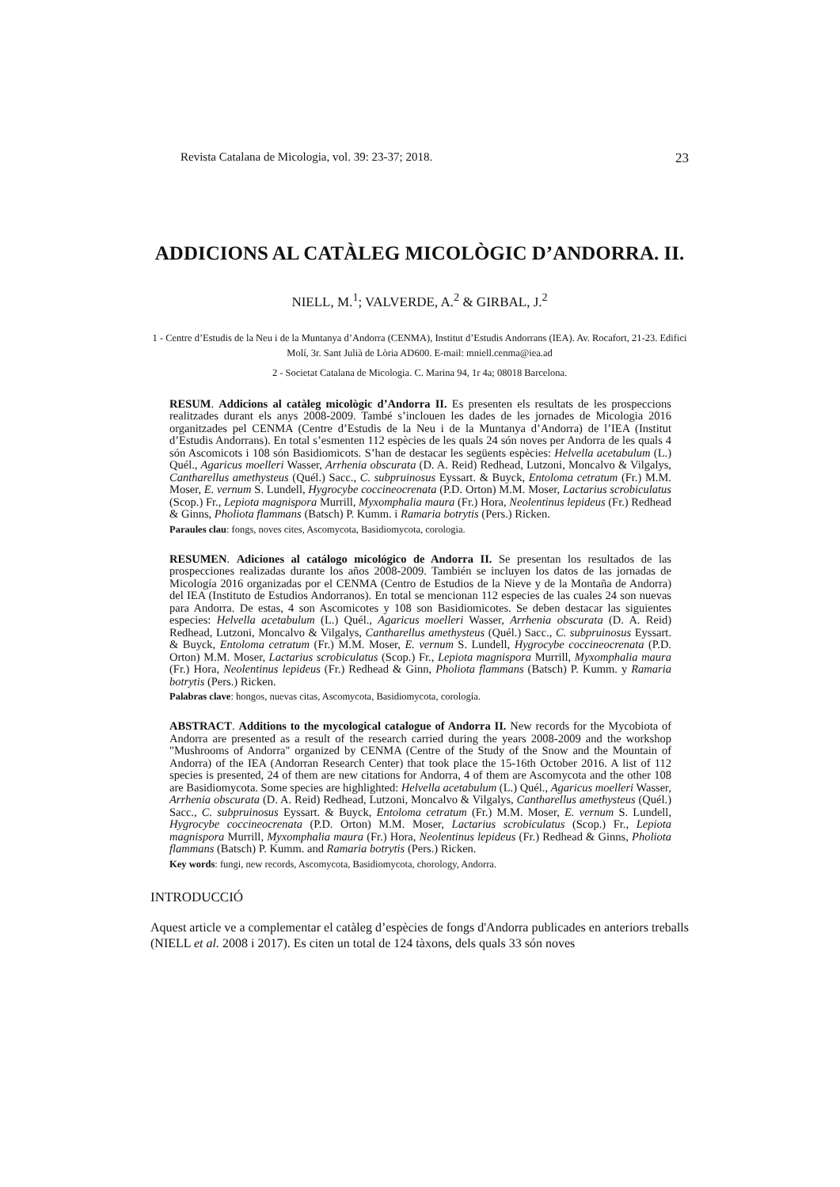Revista Catalana de Micologia, vol. 39: 23-37; 2018. 23
ADDICIONS AL CATÀLEG MICOLÒGIC D’ANDORRA. II.
NIELL, M.<sup>1</sup>; VALVERDE, A.<sup>2</sup> & GIRBAL, J.<sup>2</sup>
1 - Centre d’Estudis de la Neu i de la Muntanya d’Andorra (CENMA), Institut d’Estudis Andorrans (IEA). Av. Rocafort, 21-23. Edifici Molí, 3r. Sant Julià de Lòria AD600. E-mail: mniell.cenma@iea.ad
2 - Societat Catalana de Micologia. C. Marina 94, 1r 4a; 08018 Barcelona.
RESUM. Addicions al catàleg micològic d’Andorra II. Es presenten els resultats de les prospeccions realitzades durant els anys 2008-2009. També s’inclouen les dades de les jornades de Micologia 2016 organitzades pel CENMA (Centre d’Estudis de la Neu i de la Muntanya d’Andorra) de l’IEA (Institut d’Estudis Andorrans). En total s’esmenten 112 espècies de les quals 24 són noves per Andorra de les quals 4 són Ascomicots i 108 són Basidiomicots. S’han de destacar les següents espècies: Helvella acetabulum (L.) Quél., Agaricus moelleri Wasser, Arrhenia obscurata (D. A. Reid) Redhead, Lutzoni, Moncalvo & Vilgalys, Cantharellus amethysteus (Quél.) Sacc., C. subpruinosus Eyssart. & Buyck, Entoloma cetratum (Fr.) M.M. Moser, E. vernum S. Lundell, Hygrocybe coccineocrenata (P.D. Orton) M.M. Moser, Lactarius scrobiculatus (Scop.) Fr., Lepiota magnispora Murrill, Myxomphalia maura (Fr.) Hora, Neolentinus lepideus (Fr.) Redhead & Ginns, Pholiota flammans (Batsch) P. Kumm. i Ramaria botrytis (Pers.) Ricken.
Paraules clau: fongs, noves cites, Ascomycota, Basidiomycota, corologia.
RESUMEN. Adiciones al catálogo micológico de Andorra II. Se presentan los resultados de las prospecciones realizadas durante los años 2008-2009. También se incluyen los datos de las jornadas de Micología 2016 organizadas por el CENMA (Centro de Estudios de la Nieve y de la Montaña de Andorra) del IEA (Instituto de Estudios Andorranos). En total se mencionan 112 especies de las cuales 24 son nuevas para Andorra. De estas, 4 son Ascomicotes y 108 son Basidiomicotes. Se deben destacar las siguientes especies: Helvella acetabulum (L.) Quél., Agaricus moelleri Wasser, Arrhenia obscurata (D. A. Reid) Redhead, Lutzoni, Moncalvo & Vilgalys, Cantharellus amethysteus (Quél.) Sacc., C. subpruinosus Eyssart. & Buyck, Entoloma cetratum (Fr.) M.M. Moser, E. vernum S. Lundell, Hygrocybe coccineocrenata (P.D. Orton) M.M. Moser, Lactarius scrobiculatus (Scop.) Fr., Lepiota magnispora Murrill, Myxomphalia maura (Fr.) Hora, Neolentinus lepideus (Fr.) Redhead & Ginn, Pholiota flammans (Batsch) P. Kumm. y Ramaria botrytis (Pers.) Ricken.
Palabras clave: hongos, nuevas citas, Ascomycota, Basidiomycota, corología.
ABSTRACT. Additions to the mycological catalogue of Andorra II. New records for the Mycobiota of Andorra are presented as a result of the research carried during the years 2008-2009 and the workshop "Mushrooms of Andorra" organized by CENMA (Centre of the Study of the Snow and the Mountain of Andorra) of the IEA (Andorran Research Center) that took place the 15-16th October 2016. A list of 112 species is presented, 24 of them are new citations for Andorra, 4 of them are Ascomycota and the other 108 are Basidiomycota. Some species are highlighted: Helvella acetabulum (L.) Quél., Agaricus moelleri Wasser, Arrhenia obscurata (D. A. Reid) Redhead, Lutzoni, Moncalvo & Vilgalys, Cantharellus amethysteus (Quél.) Sacc., C. subpruinosus Eyssart. & Buyck, Entoloma cetratum (Fr.) M.M. Moser, E. vernum S. Lundell, Hygrocybe coccineocrenata (P.D. Orton) M.M. Moser, Lactarius scrobiculatus (Scop.) Fr., Lepiota magnispora Murrill, Myxomphalia maura (Fr.) Hora, Neolentinus lepideus (Fr.) Redhead & Ginns, Pholiota flammans (Batsch) P. Kumm. and Ramaria botrytis (Pers.) Ricken.
Key words: fungi, new records, Ascomycota, Basidiomycota, chorology, Andorra.
INTRODUCCIÓ
Aquest article ve a complementar el catàleg d’espècies de fongs d'Andorra publicades en anteriors treballs (NIELL et al. 2008 i 2017). Es citen un total de 124 tàxons, dels quals 33 són noves